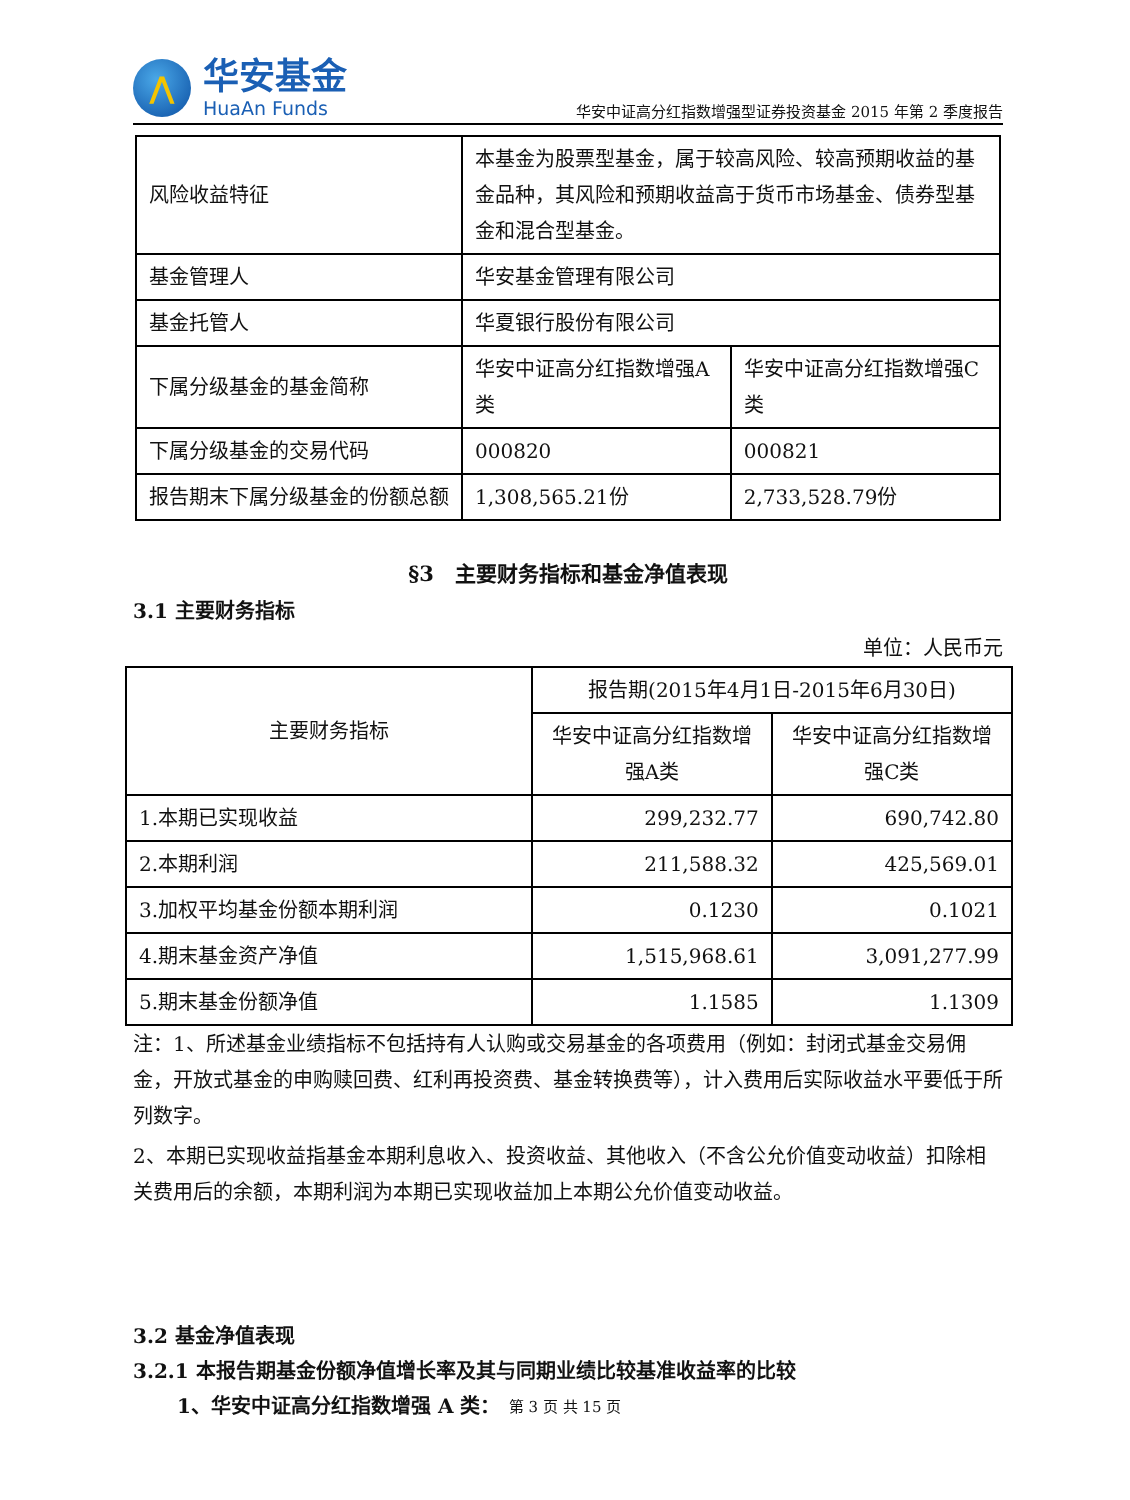⋀
华安基金
HuaAn Funds
华安中证高分红指数增强型证券投资基金 2015 年第 2 季度报告
| 风险收益特征 | 本基金为股票型基金，属于较高风险、较高预期收益的基金品种，其风险和预期收益高于货币市场基金、债券型基金和混合型基金。 | |
| 基金管理人 | 华安基金管理有限公司 | |
| 基金托管人 | 华夏银行股份有限公司 | |
| 下属分级基金的基金简称 | 华安中证高分红指数增强A类 | 华安中证高分红指数增强C类 |
| 下属分级基金的交易代码 | 000820 | 000821 |
| 报告期末下属分级基金的份额总额 | 1,308,565.21份 | 2,733,528.79份 |
§3　主要财务指标和基金净值表现
3.1 主要财务指标
单位：人民币元
| 主要财务指标 | 报告期(2015年4月1日-2015年6月30日) | |
| --- | --- | --- |
| | 华安中证高分红指数增强A类 | 华安中证高分红指数增强C类 |
| 1.本期已实现收益 | 299,232.77 | 690,742.80 |
| 2.本期利润 | 211,588.32 | 425,569.01 |
| 3.加权平均基金份额本期利润 | 0.1230 | 0.1021 |
| 4.期末基金资产净值 | 1,515,968.61 | 3,091,277.99 |
| 5.期末基金份额净值 | 1.1585 | 1.1309 |
注：1、所述基金业绩指标不包括持有人认购或交易基金的各项费用（例如：封闭式基金交易佣金，开放式基金的申购赎回费、红利再投资费、基金转换费等），计入费用后实际收益水平要低于所列数字。
2、本期已实现收益指基金本期利息收入、投资收益、其他收入（不含公允价值变动收益）扣除相关费用后的余额，本期利润为本期已实现收益加上本期公允价值变动收益。
3.2 基金净值表现
3.2.1 本报告期基金份额净值增长率及其与同期业绩比较基准收益率的比较
1、华安中证高分红指数增强 A 类：
第 3 页 共 15 页